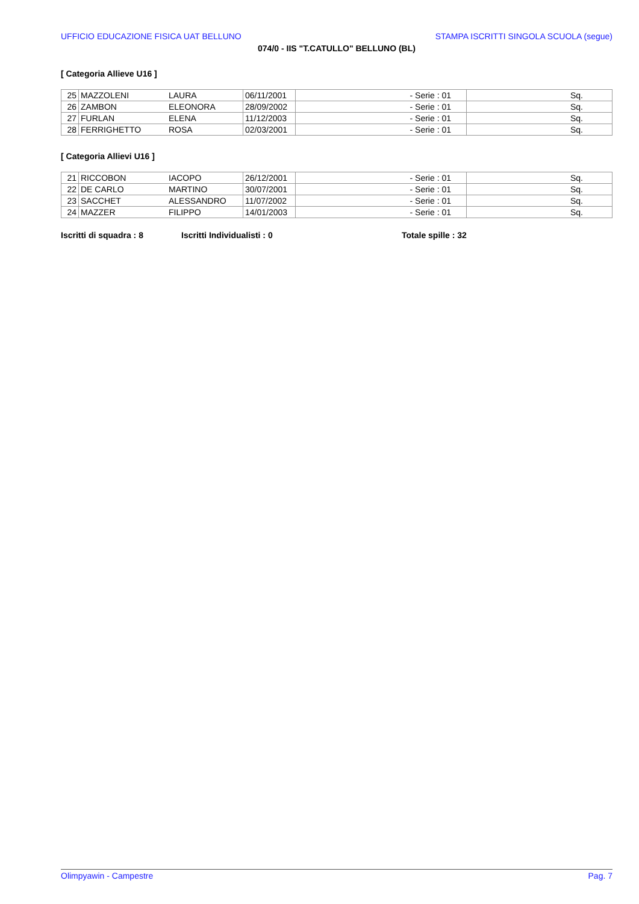UFFICIO EDUCAZIONE FISICA UAT BELLUNO STAMPA ISCRITTI SINGOLA SCUOLA (segue)
074/0 - IIS "T.CATULLO" BELLUNO (BL)
[ Categoria Allieve U16 ]
| 25 | MAZZOLENI | LAURA | 06/11/2001 | - Serie : 01 | Sq. |
| 26 | ZAMBON | ELEONORA | 28/09/2002 | - Serie : 01 | Sq. |
| 27 | FURLAN | ELENA | 11/12/2003 | - Serie : 01 | Sq. |
| 28 | FERRIGHETTO | ROSA | 02/03/2001 | - Serie : 01 | Sq. |
[ Categoria Allievi U16 ]
| 21 | RICCOBON | IACOPO | 26/12/2001 | - Serie : 01 | Sq. |
| 22 | DE CARLO | MARTINO | 30/07/2001 | - Serie : 01 | Sq. |
| 23 | SACCHET | ALESSANDRO | 11/07/2002 | - Serie : 01 | Sq. |
| 24 | MAZZER | FILIPPO | 14/01/2003 | - Serie : 01 | Sq. |
Iscritti di squadra : 8 Iscritti Individualisti : 0 Totale spille : 32
Olimpyawin - Campestre Pag. 7